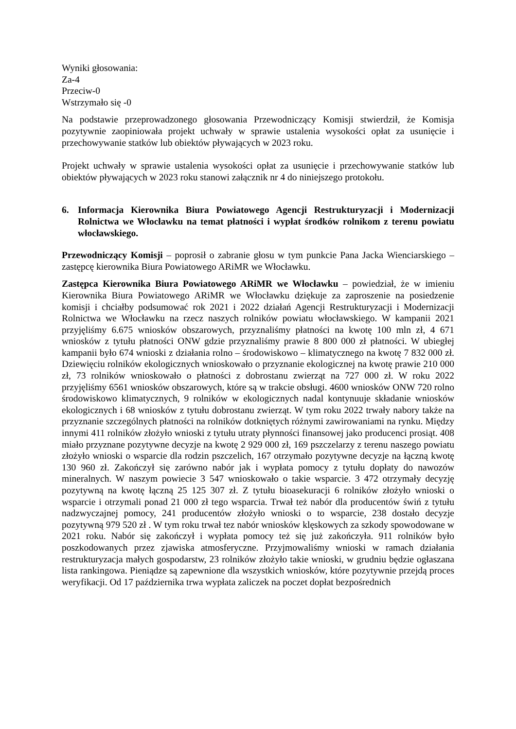Wyniki głosowania:
Za-4
Przeciw-0
Wstrzymało się -0
Na podstawie przeprowadzonego głosowania Przewodniczący Komisji stwierdził, że Komisja pozytywnie zaopiniowała projekt uchwały w sprawie ustalenia wysokości opłat za usunięcie i przechowywanie statków lub obiektów pływających w 2023 roku.
Projekt uchwały w sprawie ustalenia wysokości opłat za usunięcie i przechowywanie statków lub obiektów pływających w 2023 roku stanowi załącznik nr 4 do niniejszego protokołu.
6. Informacja Kierownika Biura Powiatowego Agencji Restrukturyzacji i Modernizacji Rolnictwa we Włocławku na temat płatności i wypłat środków rolnikom z terenu powiatu włocławskiego.
Przewodniczący Komisji – poprosił o zabranie głosu w tym punkcie Pana Jacka Wienciarskiego – zastępcę kierownika Biura Powiatowego ARiMR we Włocławku.
Zastępca Kierownika Biura Powiatowego ARiMR we Włocławku – powiedział, że w imieniu Kierownika Biura Powiatowego ARiMR we Włocławku dziękuje za zaproszenie na posiedzenie komisji i chciałby podsumować rok 2021 i 2022 działań Agencji Restrukturyzacji i Modernizacji Rolnictwa we Włocławku na rzecz naszych rolników powiatu włocławskiego. W kampanii 2021 przyjęliśmy 6.675 wniosków obszarowych, przyznaliśmy płatności na kwotę 100 mln zł, 4 671 wniosków z tytułu płatności ONW gdzie przyznaliśmy prawie 8 800 000 zł płatności. W ubiegłej kampanii było 674 wnioski z działania rolno – środowiskowo – klimatycznego na kwotę 7 832 000 zł. Dziewięciu rolników ekologicznych wnioskowało o przyznanie ekologicznej na kwotę prawie 210 000 zł, 73 rolników wnioskowało o płatności z dobrostanu zwierząt na 727 000 zł. W roku 2022 przyjęliśmy 6561 wniosków obszarowych, które są w trakcie obsługi. 4600 wniosków ONW 720 rolno środowiskowo klimatycznych, 9 rolników w ekologicznych nadal kontynuuje składanie wniosków ekologicznych i 68 wniosków z tytułu dobrostanu zwierząt. W tym roku 2022 trwały nabory także na przyznanie szczególnych płatności na rolników dotkniętych różnymi zawirowaniami na rynku. Między innymi 411 rolników złożyło wnioski z tytułu utraty płynności finansowej jako producenci prosiąt. 408 miało przyznane pozytywne decyzje na kwotę 2 929 000 zł, 169 pszczelarzy z terenu naszego powiatu złożyło wnioski o wsparcie dla rodzin pszczelich, 167 otrzymało pozytywne decyzje na łączną kwotę 130 960 zł. Zakończył się zarówno nabór jak i wypłata pomocy z tytułu dopłaty do nawozów mineralnych. W naszym powiecie 3 547 wnioskowało o takie wsparcie. 3 472 otrzymały decyzję pozytywną na kwotę łączną 25 125 307 zł. Z tytułu bioasekuracji 6 rolników złożyło wnioski o wsparcie i otrzymali ponad 21 000 zł tego wsparcia. Trwał też nabór dla producentów świń z tytułu nadzwyczajnej pomocy, 241 producentów złożyło wnioski o to wsparcie, 238 dostało decyzje pozytywną 979 520 zł . W tym roku trwał tez nabór wniosków klęskowych za szkody spowodowane w 2021 roku. Nabór się zakończył i wypłata pomocy też się już zakończyła. 911 rolników było poszkodowanych przez zjawiska atmosferyczne. Przyjmowaliśmy wnioski w ramach działania restrukturyzacja małych gospodarstw, 23 rolników złożyło takie wnioski, w grudniu będzie ogłaszana lista rankingowa. Pieniądze są zapewnione dla wszystkich wniosków, które pozytywnie przejdą proces weryfikacji. Od 17 października trwa wypłata zaliczek na poczet dopłat bezpośrednich